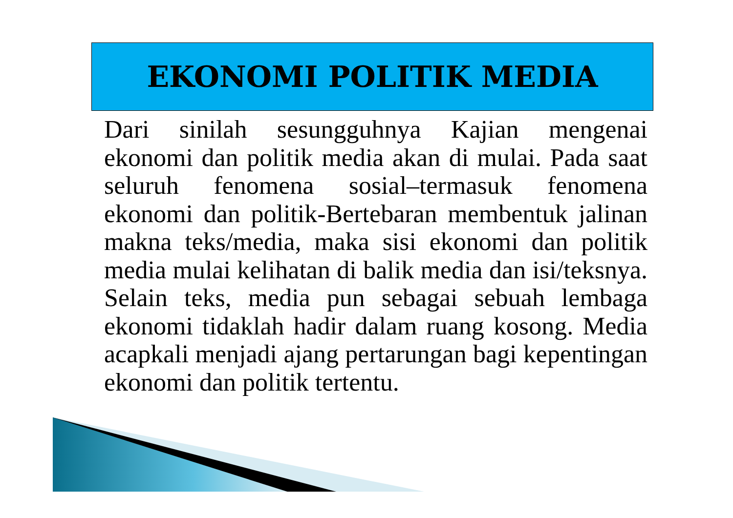EKONOMI POLITIK MEDIA
Dari sinilah sesungguhnya Kajian mengenai ekonomi dan politik media akan di mulai. Pada saat seluruh fenomena sosial–termasuk fenomena ekonomi dan politik-Bertebaran membentuk jalinan makna teks/media, maka sisi ekonomi dan politik media mulai kelihatan di balik media dan isi/teksnya. Selain teks, media pun sebagai sebuah lembaga ekonomi tidaklah hadir dalam ruang kosong. Media acapkali menjadi ajang pertarungan bagi kepentingan ekonomi dan politik tertentu.